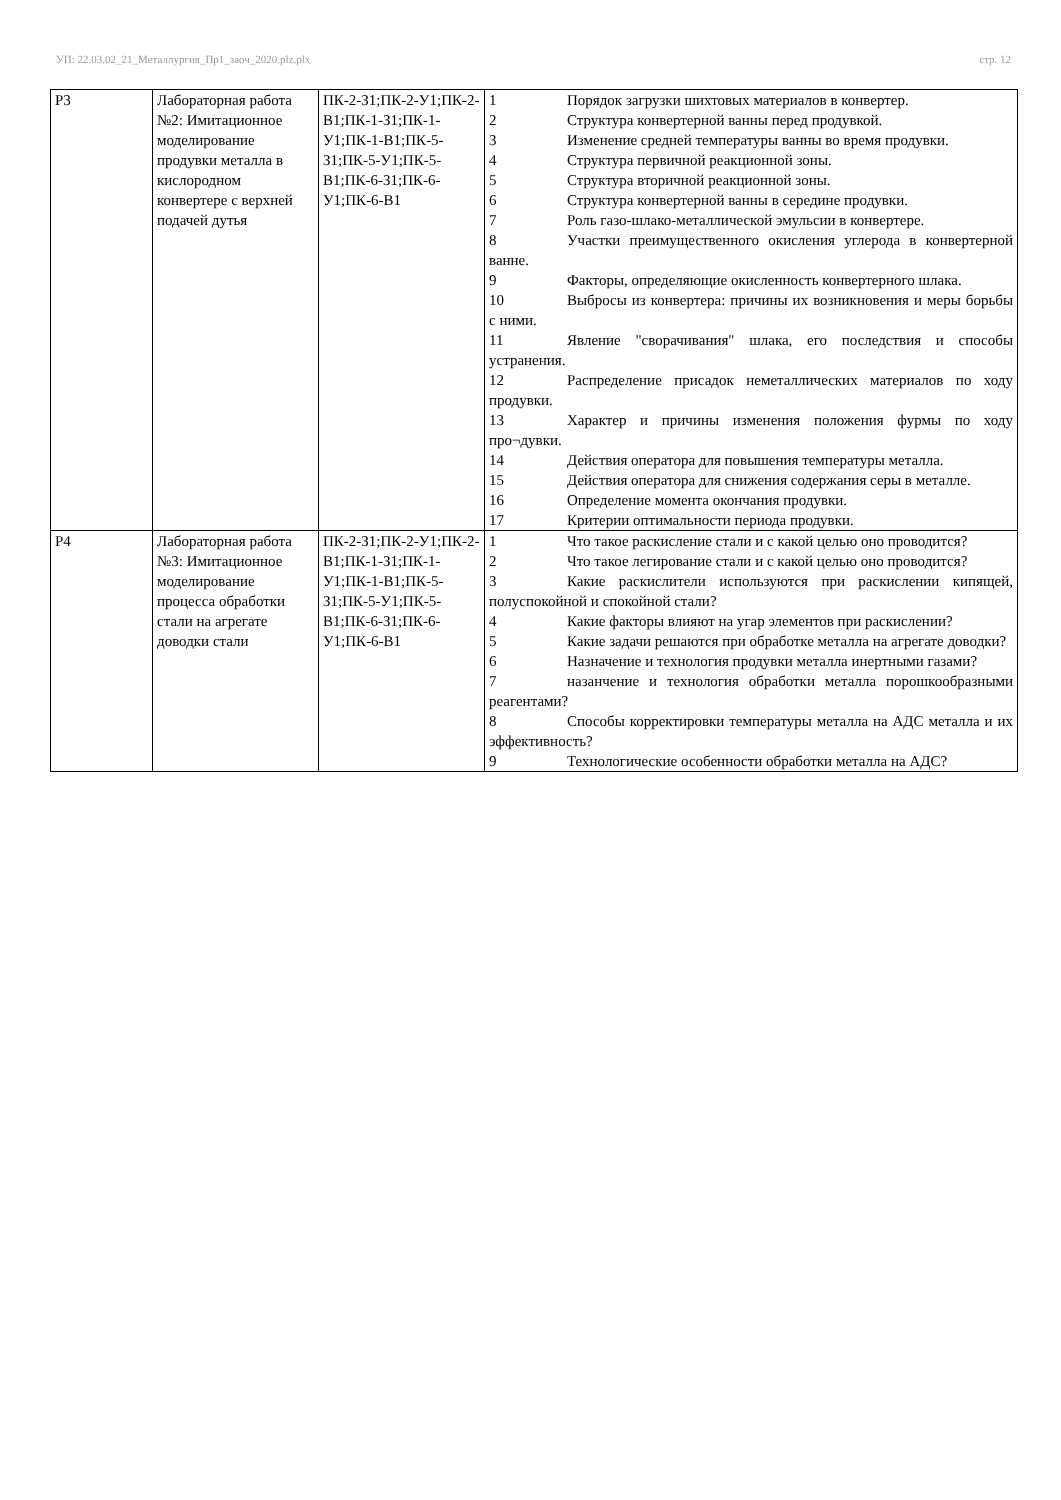УП: 22.03.02_21_Металлургия_Пр1_заоч_2020.plz.plx стр. 12
| Р3 | Лабораторная работа №2: Имитационное моделирование продувки металла в кислородном конвертере с верхней подачей дутья | ПК-2-З1;ПК-2-У1;ПК-2-В1;ПК-1-З1;ПК-1-У1;ПК-1-В1;ПК-5-З1;ПК-5-У1;ПК-5-В1;ПК-6-З1;ПК-6-У1;ПК-6-В1 | 1 Порядок загрузки шихтовых материалов в конвертер. 2 Структура конвертерной ванны перед продувкой. 3 Изменение средней температуры ванны во время продувки. 4 Структура первичной реакционной зоны. 5 Структура вторичной реакционной зоны. 6 Структура конвертерной ванны в середине продувки. 7 Роль газо-шлако-металлической эмульсии в конвертере. 8 Участки преимущественного окисления углерода в конвертерной ванне. 9 Факторы, определяющие окисленность конвертерного шлака. 10 Выбросы из конвертера: причины их возникновения и меры борьбы с ними. 11 Явление "сворачивания" шлака, его последствия и способы устранения. 12 Распределение присадок неметаллических материалов по ходу продувки. 13 Характер и причины изменения положения фурмы по ходу про¬дувки. 14 Действия оператора для повышения температуры металла. 15 Действия оператора для снижения содержания серы в металле. 16 Определение момента окончания продувки. 17 Критерии оптимальности периода продувки. |
| Р4 | Лабораторная работа №3: Имитационное моделирование процесса обработки стали на агрегате доводки стали | ПК-2-З1;ПК-2-У1;ПК-2-В1;ПК-1-З1;ПК-1-У1;ПК-1-В1;ПК-5-З1;ПК-5-У1;ПК-5-В1;ПК-6-З1;ПК-6-У1;ПК-6-В1 | 1 Что такое раскисление стали и с какой целью оно проводится? 2 Что такое легирование стали и с какой целью оно проводится? 3 Какие раскислители используются при раскислении кипящей, полуспокойной и спокойной стали? 4 Какие факторы влияют на угар элементов при раскислении? 5 Какие задачи решаются при обработке металла на агрегате доводки? 6 Назначение и технология продувки металла инертными газами? 7 назанчение и технология обработки металла порошкообразными реагентами? 8 Способы корректировки температуры металла на АДС металла и их эффективность? 9 Технологические особенности обработки металла на АДС? |